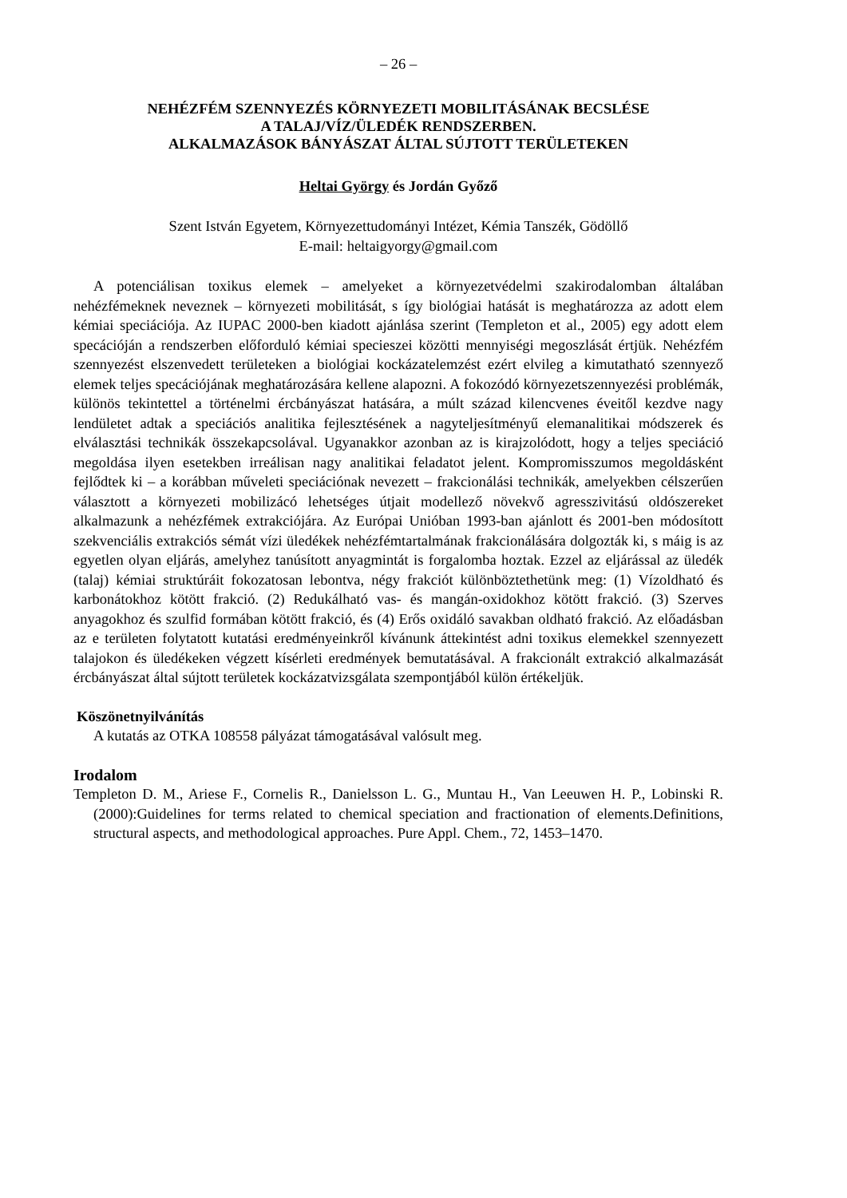– 26 –
NEHÉZFÉM SZENNYEZÉS KÖRNYEZETI MOBILITÁSÁNAK BECSLÉSE
A TALAJ/VÍZ/ÜLEDÉK RENDSZERBEN.
ALKALMAZÁSOK BÁNYÁSZAT ÁLTAL SÚJTOTT TERÜLETEKEN
Heltai György és Jordán Győző
Szent István Egyetem, Környezettudományi Intézet, Kémia Tanszék, Gödöllő
E-mail: heltaigyorgy@gmail.com
A potenciálisan toxikus elemek – amelyeket a környezetvédelmi szakirodalomban általában nehézfémeknek neveznek – környezeti mobilitását, s így biológiai hatását is meghatározza az adott elem kémiai speciációja. Az IUPAC 2000-ben kiadott ajánlása szerint (Templeton et al., 2005) egy adott elem specációján a rendszerben előforduló kémiai specieszei közötti mennyiségi megoszlását értjük. Nehézfém szennyezést elszenvedett területeken a biológiai kockázatelemzést ezért elvileg a kimutatható szennyező elemek teljes specációjának meghatározására kellene alapozni. A fokozódó környezetszennyezési problémák, különös tekintettel a történelmi ércbányászat hatására, a múlt század kilencvenes éveitől kezdve nagy lendületet adtak a speciációs analitika fejlesztésének a nagyteljesítményű elemanalitikai módszerek és elválasztási technikák összekapcsolával. Ugyanakkor azonban az is kirajzolódott, hogy a teljes speciáció megoldása ilyen esetekben irreálisan nagy analitikai feladatot jelent. Kompromisszumos megoldásként fejlődtek ki – a korábban műveleti speciációnak nevezett – frakcionálási technikák, amelyekben célszerűen választott a környezeti mobilizácó lehetséges útjait modellező növekvő agresszivitású oldószereket alkalmazunk a nehézfémek extrakciójára. Az Európai Unióban 1993-ban ajánlott és 2001-ben módosított szekvenciális extrakciós sémát vízi üledékek nehézfémtartalmának frakcionálására dolgozták ki, s máig is az egyetlen olyan eljárás, amelyhez tanúsított anyagmintát is forgalomba hoztak. Ezzel az eljárással az üledék (talaj) kémiai struktúráit fokozatosan lebontva, négy frakciót különböztethetünk meg: (1) Vízoldható és karbonátokhoz kötött frakció. (2) Redukálható vas- és mangán-oxidokhoz kötött frakció. (3) Szerves anyagokhoz és szulfid formában kötött frakció, és (4) Erős oxidáló savakban oldható frakció. Az előadásban az e területen folytatott kutatási eredményeinkről kívánunk áttekintést adni toxikus elemekkel szennyezett talajokon és üledékeken végzett kísérleti eredmények bemutatásával. A frakcionált extrakció alkalmazását ércbányászat által sújtott területek kockázatvizsgálata szempontjából külön értékeljük.
Köszönetnyilvánítás
A kutatás az OTKA 108558 pályázat támogatásával valósult meg.
Irodalom
Templeton D. M., Ariese F., Cornelis R., Danielsson L. G., Muntau H., Van Leeuwen H. P., Lobinski R. (2000):Guidelines for terms related to chemical speciation and fractionation of elements.Definitions, structural aspects, and methodological approaches. Pure Appl. Chem., 72, 1453–1470.